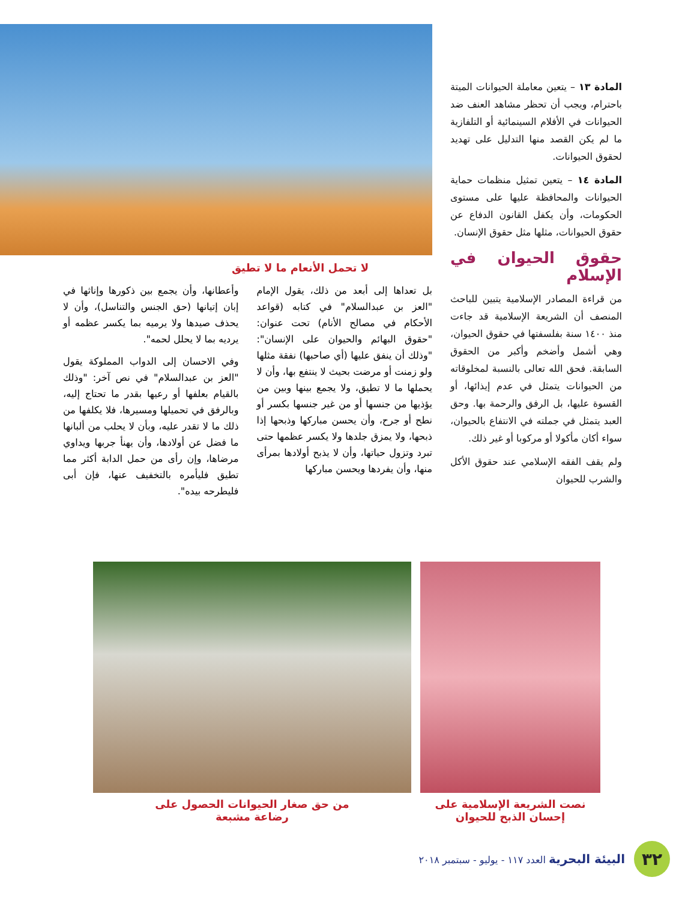المادة ١٣ – يتعين معاملة الحيوانات الميتة باحترام، ويجب أن تحظر مشاهد العنف ضد الحيوانات في الأفلام السينمائية أو التلفازية ما لم يكن القصد منها التدليل على تهديد لحقوق الحيوانات.
المادة ١٤ – يتعين تمثيل منظمات حماية الحيوانات والمحافظة عليها على مستوى الحكومات، وأن يكفل القانون الدفاع عن حقوق الحيوانات، مثلها مثل حقوق الإنسان.
حقوق الحيوان في الإسلام
من قراءة المصادر الإسلامية يتبين للباحث المنصف أن الشريعة الإسلامية قد جاءت منذ ١٤٠٠ سنة بفلسفتها في حقوق الحيوان، وهي أشمل وأضخم وأكبر من الحقوق السابقة. فحق الله تعالى بالنسبة لمخلوقاته من الحيوانات يتمثل في عدم إيذائها، أو القسوة عليها، بل الرفق والرحمة بها. وحق العبد يتمثل في جملته في الانتفاع بالحيوان، سواء أكان مأكولا أو مركوبا أو غير ذلك.
ولم يقف الفقه الإسلامي عند حقوق الأكل والشرب للحيوان
لا تحمل الأنعام ما لا تطيق
بل تعداها إلى أبعد من ذلك، يقول الإمام "العز بن عبدالسلام" في كتابه (قواعد الأحكام في مصالح الأنام) تحت عنوان: "حقوق البهائم والحيوان على الإنسان": "وذلك أن ينفق عليها (أي صاحبها) نفقة مثلها ولو زمنت أو مرضت بحيث لا ينتفع بها، وأن لا يحملها ما لا تطيق، ولا يجمع بينها وبين من يؤذيها من جنسها أو من غير جنسها بكسر أو نطح أو جرح، وأن يحسن مباركها وذبحها إذا ذبحها، ولا يمزق جلدها ولا يكسر عظمها حتى تبرد وتزول حياتها، وأن لا يذبح أولادها بمرأى منها، وأن يفردها ويحسن مباركها
وأعطانها، وأن يجمع بين ذكورها وإناثها في إبان إتيانها (حق الجنس والتناسل)، وأن لا يحذف صيدها ولا يرميه بما يكسر عظمه أو يرديه بما لا يحلل لحمه".
وفي الاحسان إلى الدواب المملوكة يقول "العز بن عبدالسلام" في نص آخر: "وذلك بالقيام بعلفها أو رعيها بقدر ما تحتاج إليه، وبالرفق في تحميلها ومسيرها، فلا يكلفها من ذلك ما لا تقدر عليه، وبأن لا يحلب من ألبانها ما فضل عن أولادها، وأن يهنأ جربها ويداوي مرضاها، وإن رأى من حمل الدابة أكثر مما تطيق فليأمره بالتخفيف عنها، فإن أبى فليطرحه بيده".
نصت الشريعة الإسلامية على
إحسان الذبح للحيوان
من حق صغار الحيوانات الحصول على
رضاعة مشبعة
٣٢
البيئة البحرية العدد ١١٧ - يوليو - سبتمبر ٢٠١٨